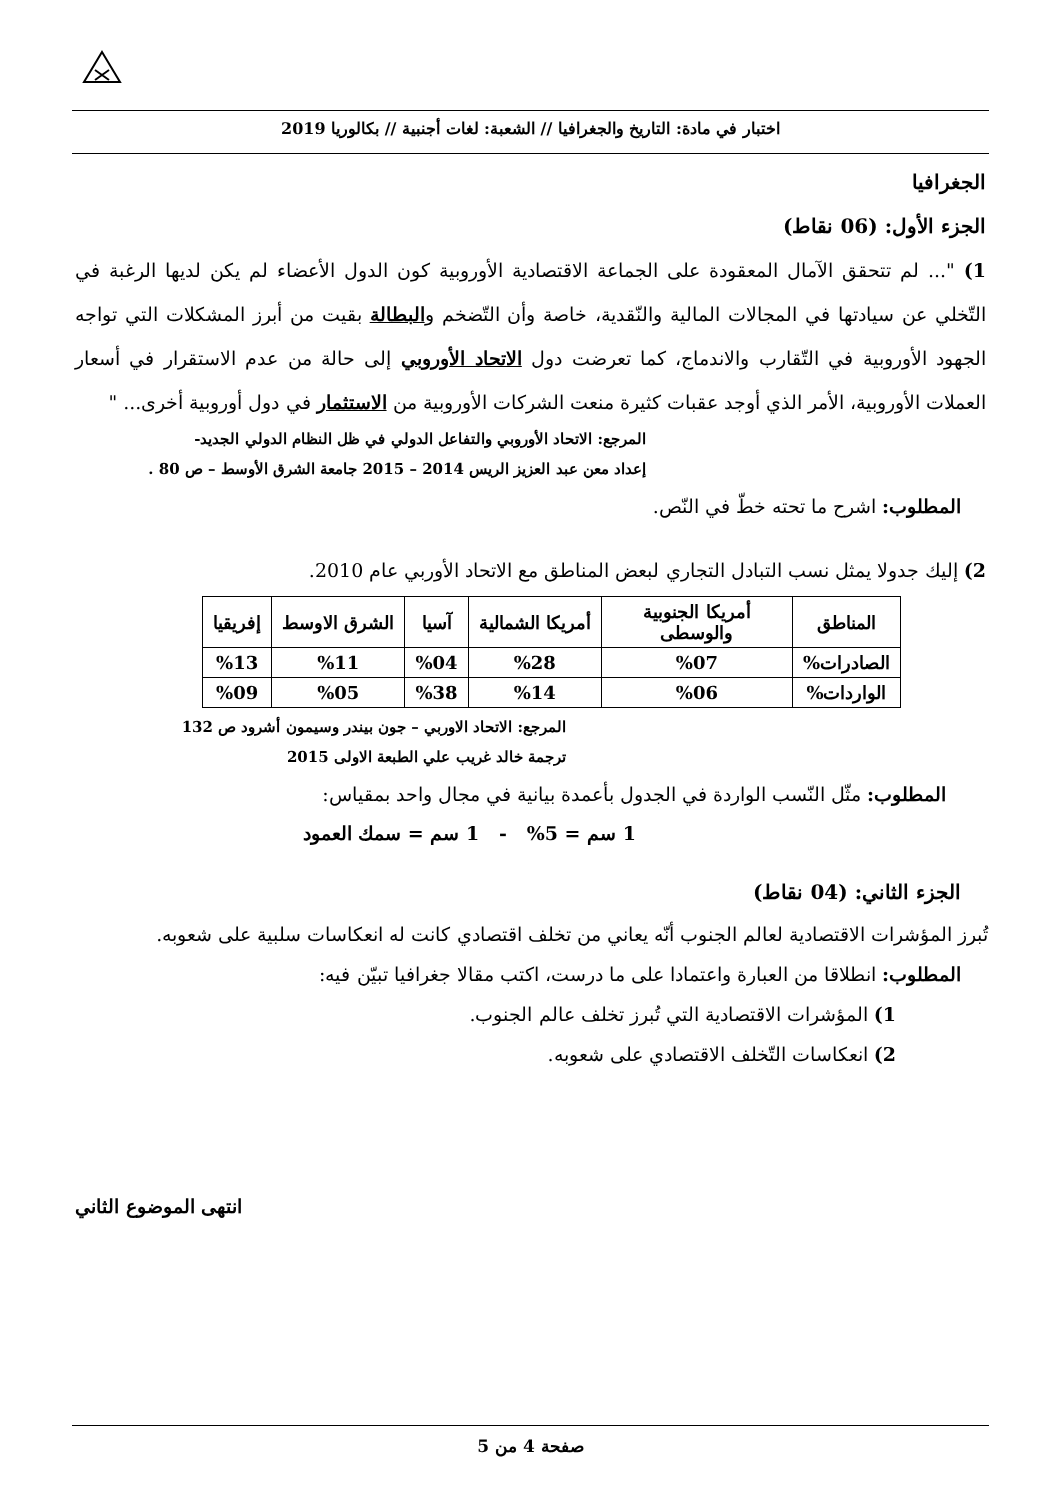اختبار في مادة: التاريخ والجغرافيا // الشعبة: لغات أجنبية // بكالوريا 2019
الجغرافيا
الجزء الأول: (06 نقاط)
1) "... لم تتحقق الآمال المعقودة على الجماعة الاقتصادية الأوروبية كون الدول الأعضاء لم يكن لديها الرغبة في التّخلي عن سيادتها في المجالات المالية والنّقدية، خاصة وأن التّضخم والبطالة بقيت من أبرز المشكلات التي تواجه الجهود الأوروبية في التّقارب والاندماج، كما تعرضت دول الاتحاد الأوروبي إلى حالة من عدم الاستقرار في أسعار العملات الأوروبية، الأمر الذي أوجد عقبات كثيرة منعت الشركات الأوروبية من الاستثمار في دول أوروبية أخرى... "
المرجع: الاتحاد الأوروبي والتفاعل الدولي في ظل النظام الدولي الجديد-
إعداد معن عبد العزيز الريس 2014 – 2015 جامعة الشرق الأوسط – ص 80 .
المطلوب: اشرح ما تحته خطّ في النّص.
2) إليك جدولا يمثل نسب التبادل التجاري لبعض المناطق مع الاتحاد الأوربي عام 2010.
| المناطق | أمريكا الجنوبية والوسطى | أمريكا الشمالية | آسيا | الشرق الاوسط | إفريقيا |
| --- | --- | --- | --- | --- | --- |
| الصادرات% | %07 | %28 | %04 | %11 | %13 |
| الواردات% | %06 | %14 | %38 | %05 | %09 |
المرجع: الاتحاد الاوربي – جون بيندر وسيمون أشرود ص 132
ترجمة خالد غريب علي الطبعة الاولى 2015
المطلوب: مثّل النّسب الواردة في الجدول بأعمدة بيانية في مجال واحد بمقياس:
1 سم = 5% - 1 سم = سمك العمود
الجزء الثاني: (04 نقاط)
تُبرز المؤشرات الاقتصادية لعالم الجنوب أنّه يعاني من تخلف اقتصادي كانت له انعكاسات سلبية على شعوبه.
المطلوب: انطلاقا من العبارة واعتمادا على ما درست، اكتب مقالا جغرافيا تبيّن فيه:
1) المؤشرات الاقتصادية التي تُبرز تخلف عالم الجنوب.
2) انعكاسات التّخلف الاقتصادي على شعوبه.
انتهى الموضوع الثاني
صفحة 4 من 5